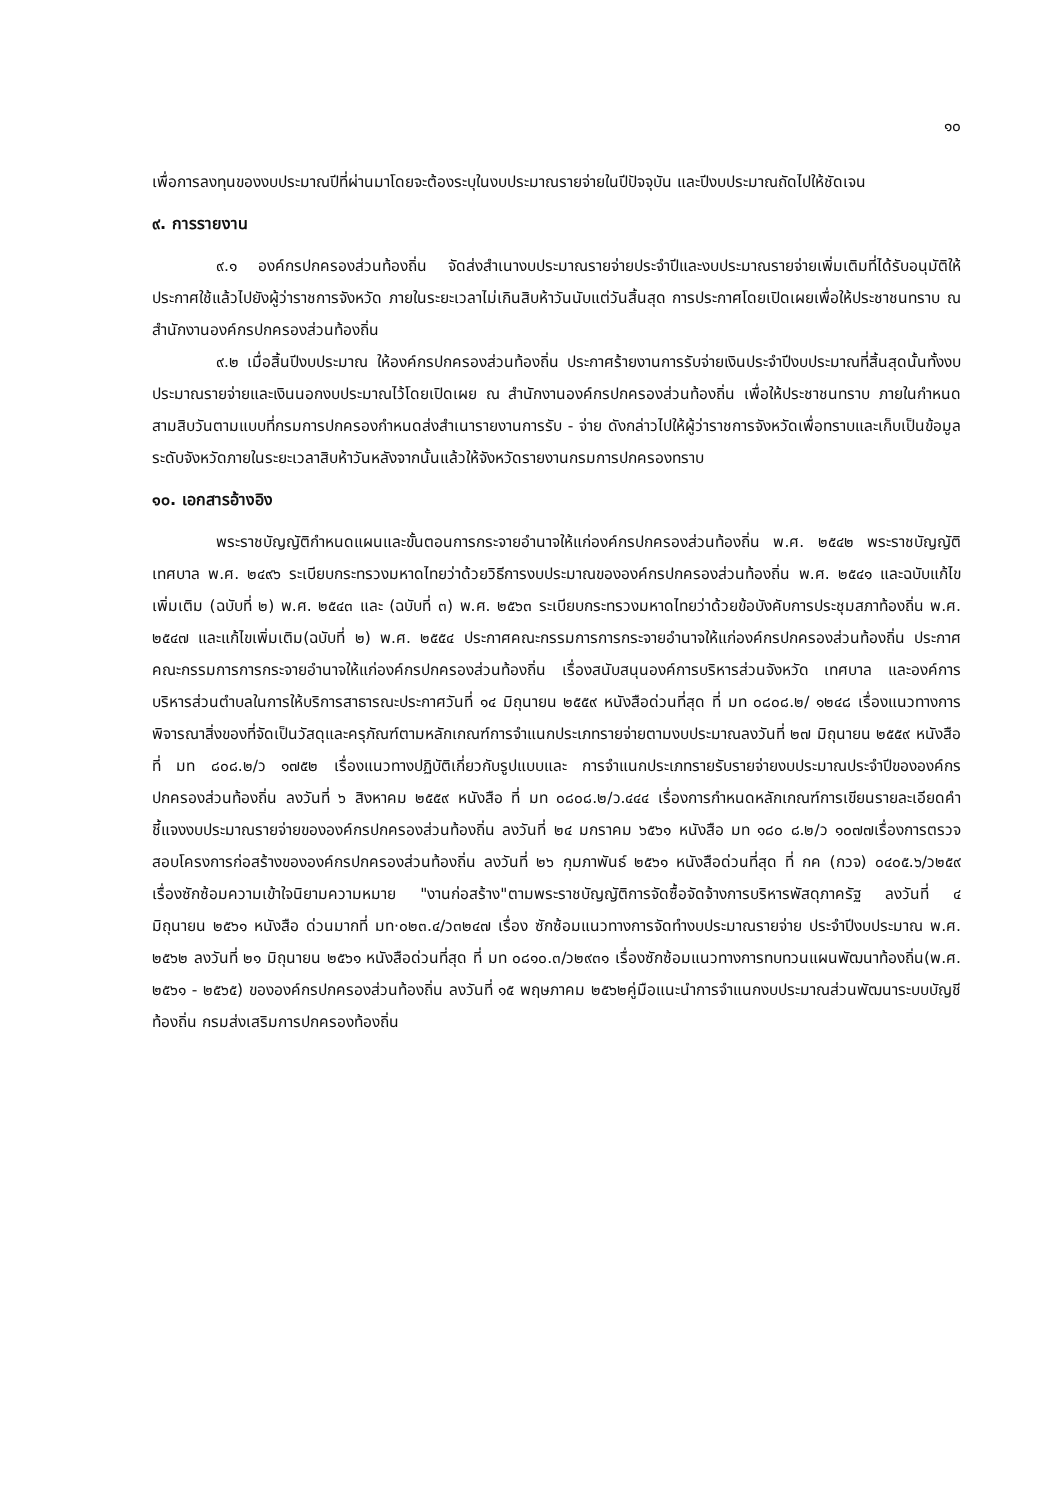๑๐
เพื่อการลงทุนของงบประมาณปีที่ผ่านมาโดยจะต้องระบุในงบประมาณรายจ่ายในปีปัจจุบัน และปีงบประมาณถัดไปให้ชัดเจน
๙. การรายงาน
๙.๑ องค์กรปกครองส่วนท้องถิ่น จัดส่งสำเนางบประมาณรายจ่ายประจำปีและงบประมาณรายจ่ายเพิ่มเติมที่ได้รับอนุมัติให้ประกาศใช้แล้วไปยังผู้ว่าราชการจังหวัด ภายในระยะเวลาไม่เกินสิบห้าวันนับแต่วันสิ้นสุด การประกาศโดยเปิดเผยเพื่อให้ประชาชนทราบ ณ สำนักงานองค์กรปกครองส่วนท้องถิ่น
๙.๒ เมื่อสิ้นปีงบประมาณ ให้องค์กรปกครองส่วนท้องถิ่น ประกาศร้ายงานการรับจ่ายเงินประจำปีงบประมาณที่สิ้นสุดนั้นทั้งงบประมาณรายจ่ายและเงินนอกงบประมาณไว้โดยเปิดเผย ณ สำนักงานองค์กรปกครองส่วนท้องถิ่น เพื่อให้ประชาชนทราบ ภายในกำหนดสามสิบวันตามแบบที่กรมการปกครองกำหนดส่งสำเนารายงานการรับ - จ่าย ดังกล่าวไปให้ผู้ว่าราชการจังหวัดเพื่อทราบและเก็บเป็นข้อมูลระดับจังหวัดภายในระยะเวลาสิบห้าวันหลังจากนั้นแล้วให้จังหวัดรายงานกรมการปกครองทราบ
๑๐. เอกสารอ้างอิง
พระราชบัญญัติกำหนดแผนและขั้นตอนการกระจายอำนาจให้แก่องค์กรปกครองส่วนท้องถิ่น พ.ศ. ๒๕๔๒ พระราชบัญญัติเทศบาล พ.ศ. ๒๔๙๖ ระเบียบกระทรวงมหาดไทยว่าด้วยวิธีการงบประมาณขององค์กรปกครองส่วนท้องถิ่น พ.ศ. ๒๕๔๑ และฉบับแก้ไขเพิ่มเติม (ฉบับที่ ๒) พ.ศ. ๒๕๔๓ และ (ฉบับที่ ๓) พ.ศ. ๒๕๖๓ ระเบียบกระทรวงมหาดไทยว่าด้วยข้อบังคับการประชุมสภาท้องถิ่น พ.ศ. ๒๕๔๗ และแก้ไขเพิ่มเติม(ฉบับที่ ๒) พ.ศ. ๒๕๕๔ ประกาศคณะกรรมการการกระจายอำนาจให้แก่องค์กรปกครองส่วนท้องถิ่น ประกาศ คณะกรรมการการกระจายอำนาจให้แก่องค์กรปกครองส่วนท้องถิ่น เรื่องสนับสนุนองค์การบริหารส่วนจังหวัด เทศบาล และองค์การบริหารส่วนตำบลในการให้บริการสาธารณะประกาศวันที่ ๑๔ มิถุนายน ๒๕๕๙ หนังสือด่วนที่สุด ที่ มท ๐๘๐๘.๒/ ๑๒๔๘ เรื่องแนวทางการพิจารณาสิ่งของที่จัดเป็นวัสดุและครุภัณฑ์ตามหลักเกณฑ์การจำแนกประเภทรายจ่ายตามงบประมาณลงวันที่ ๒๗ มิถุนายน ๒๕๕๙ หนังสือ ที่ มท ๘๐๘.๒/ว ๑๗๕๒ เรื่องแนวทางปฏิบัติเกี่ยวกับรูปแบบและ การจำแนกประเภทรายรับรายจ่ายงบประมาณประจำปีขององค์กรปกครองส่วนท้องถิ่น ลงวันที่ ๖ สิงหาคม ๒๕๕๙ หนังสือ ที่ มท ๐๘๐๘.๒/ว.๔๔๔ เรื่องการกำหนดหลักเกณฑ์การเขียนรายละเอียดคำชี้แจงงบประมาณรายจ่ายขององค์กรปกครองส่วนท้องถิ่น ลงวันที่ ๒๔ มกราคม ๖๕๖๑ หนังสือ มท ๑๘๐ ๘.๒/ว ๑๐๗๗เรื่องการตรวจสอบโครงการก่อสร้างขององค์กรปกครองส่วนท้องถิ่น ลงวันที่ ๒๖ กุมภาพันธ์ ๒๕๖๑ หนังสือด่วนที่สุด ที่ กค (กวจ) ๐๔๐๕.๖/ว๒๕๙ เรื่องซักซ้อมความเข้าใจนิยามความหมาย "งานก่อสร้าง"ตามพระราชบัญญัติการจัดซื้อจัดจ้างการบริหารพัสดุภาครัฐ ลงวันที่ ๔ มิถุนายน ๒๕๖๑ หนังสือ ด่วนมากที่ มท·๐๒๓.๔/ว๓๒๔๗ เรื่อง ซักซ้อมแนวทางการจัดทำงบประมาณรายจ่าย ประจำปีงบประมาณ พ.ศ. ๒๕๖๒ ลงวันที่ ๒๑ มิถุนายน ๒๕๖๑ หนังสือด่วนที่สุด ที่ มท ๐๘๑๐.๓/ว๒๙๓๑ เรื่องซักซ้อมแนวทางการทบทวนแผนพัฒนาท้องถิ่น(พ.ศ. ๒๕๖๑ - ๒๕๖๕) ขององค์กรปกครองส่วนท้องถิ่น ลงวันที่ ๑๕ พฤษภาคม ๒๕๖๒คู่มือแนะนำการจำแนกงบประมาณส่วนพัฒนาระบบบัญชีท้องถิ่น กรมส่งเสริมการปกครองท้องถิ่น